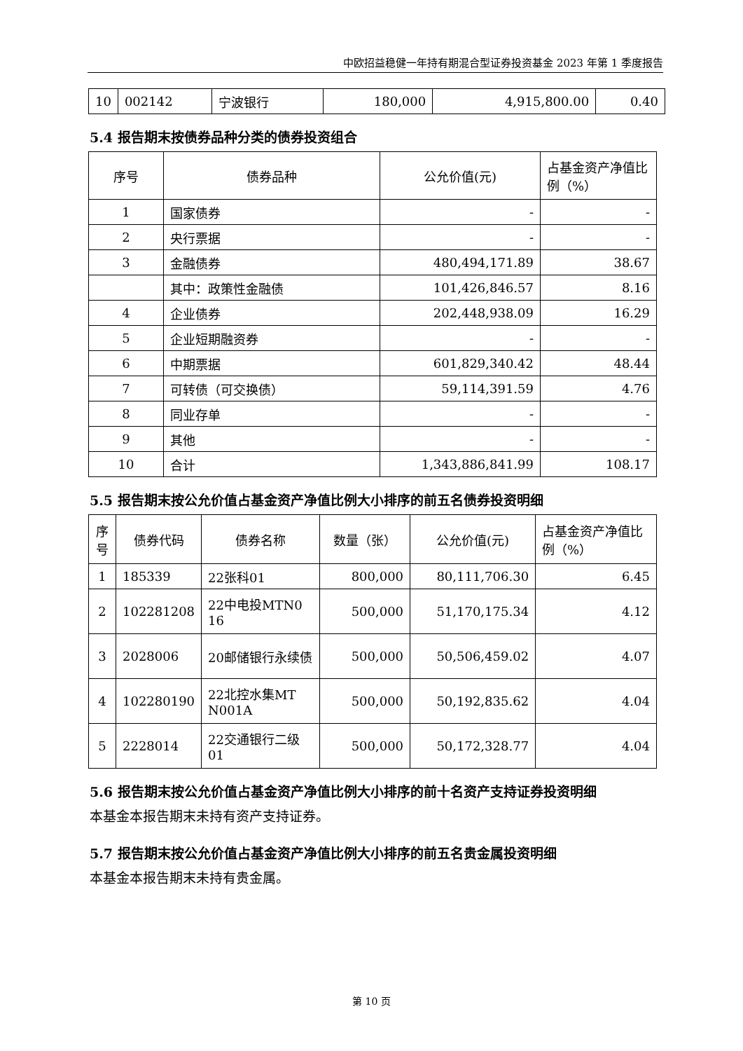中欧招益稳健一年持有期混合型证券投资基金 2023 年第 1 季度报告
| 10 | 002142 | 宁波银行 | 180,000 | 4,915,800.00 | 0.40 |
5.4 报告期末按债券品种分类的债券投资组合
| 序号 | 债券品种 | 公允价值(元) | 占基金资产净值比例（%） |
| --- | --- | --- | --- |
| 1 | 国家债券 | - | - |
| 2 | 央行票据 | - | - |
| 3 | 金融债券 | 480,494,171.89 | 38.67 |
| | 其中：政策性金融债 | 101,426,846.57 | 8.16 |
| 4 | 企业债券 | 202,448,938.09 | 16.29 |
| 5 | 企业短期融资券 | - | - |
| 6 | 中期票据 | 601,829,340.42 | 48.44 |
| 7 | 可转债（可交换债） | 59,114,391.59 | 4.76 |
| 8 | 同业存单 | - | - |
| 9 | 其他 | - | - |
| 10 | 合计 | 1,343,886,841.99 | 108.17 |
5.5 报告期末按公允价值占基金资产净值比例大小排序的前五名债券投资明细
| 序号 | 债券代码 | 债券名称 | 数量（张） | 公允价值(元) | 占基金资产净值比例（%） |
| --- | --- | --- | --- | --- | --- |
| 1 | 185339 | 22张科01 | 800,000 | 80,111,706.30 | 6.45 |
| 2 | 102281208 | 22中电投MTN0 16 | 500,000 | 51,170,175.34 | 4.12 |
| 3 | 2028006 | 20邮储银行永续债 | 500,000 | 50,506,459.02 | 4.07 |
| 4 | 102280190 | 22北控水集MT N001A | 500,000 | 50,192,835.62 | 4.04 |
| 5 | 2228014 | 22交通银行二级01 | 500,000 | 50,172,328.77 | 4.04 |
5.6 报告期末按公允价值占基金资产净值比例大小排序的前十名资产支持证券投资明细
本基金本报告期末未持有资产支持证券。
5.7 报告期末按公允价值占基金资产净值比例大小排序的前五名贵金属投资明细
本基金本报告期末未持有贵金属。
第 10 页